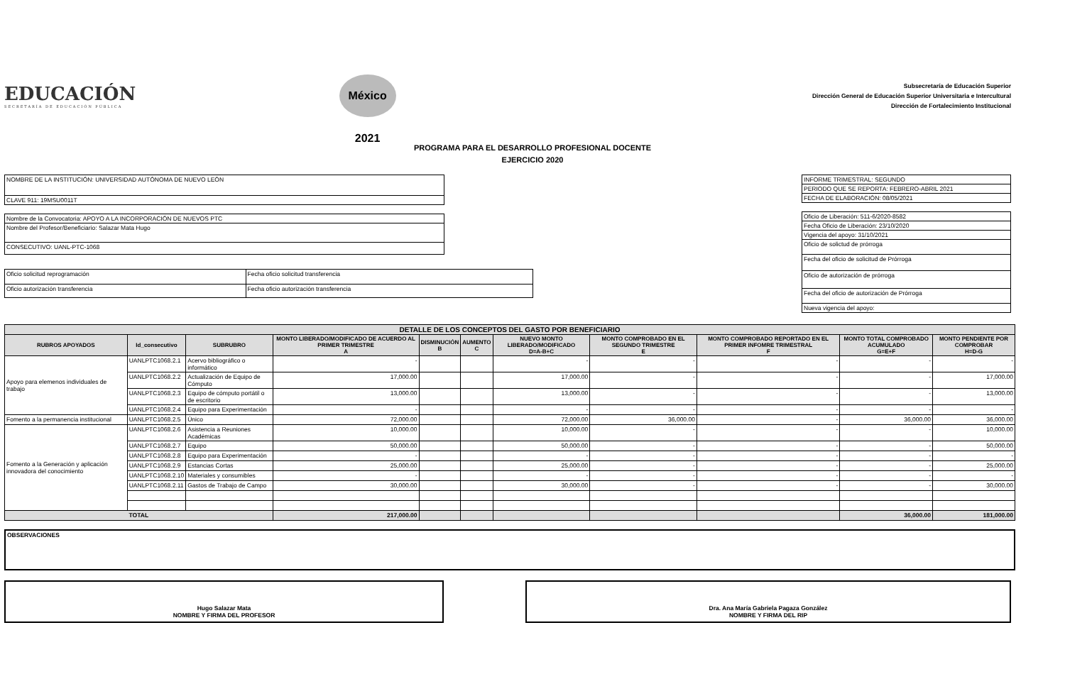EDUCACIÓN
SECRETARÍA DE EDUCACIÓN PÚBLICA
México 2021
Subsecretaría de Educación Superior
Dirección General de Educación Superior Universitaria e Intercultural
Dirección de Fortalecimiento Institucional
PROGRAMA PARA EL DESARROLLO PROFESIONAL DOCENTE
EJERCICIO 2020
| NOMBRE DE LA INSTITUCIÓN: UNIVERSIDAD AUTÓNOMA DE NUEVO LEÓN |
| CLAVE 911: 19MSU0011T |
| Nombre de la Convocatoria: APOYO A LA INCORPORACIÓN DE NUEVOS PTC |
| Nombre del Profesor/Beneficiario: Salazar Mata Hugo |
| CONSECUTIVO: UANL-PTC-1068 |
| Oficio solicitud reprogramación | Fecha oficio solicitud transferencia |
| Oficio autorización transferencia | Fecha oficio autorización transferencia |
| INFORME TRIMESTRAL: SEGUNDO |
| PERIODO QUE SE REPORTA: FEBRERO-ABRIL 2021 |
| FECHA DE ELABORACIÓN: 08/05/2021 |
| Oficio de Liberación: 511-6/2020-8582 |
| Fecha Oficio de Liberación: 23/10/2020 |
| Vigencia del apoyo: 31/10/2021 |
| Oficio de solictud de prórroga |
| Fecha del oficio de solicitud de Prórroga |
| Oficio de autorización de prórroga |
| Fecha del oficio de autorización de Prórroga |
| Nueva vigencia del apoyo: |
| DETALLE DE LOS CONCEPTOS DEL GASTO POR BENEFICIARIO | | | | | | | | | | |
| --- | --- | --- | --- | --- | --- | --- | --- | --- | --- | --- |
| RUBROS APOYADOS | Id_consecutivo | SUBRUBRO | MONTO LIBERADO/MODIFICADO DE ACUERDO AL PRIMER TRIMESTRE A | DISMINUCIÓN B | AUMENTO C | NUEVO MONTO LIBERADO/MODIFICADO D=A-B+C | MONTO COMPROBADO EN EL SEGUNDO TRIMESTRE E | MONTO COMPROBADO REPORTADO EN EL PRIMER INFOMRE TRIMESTRAL F | MONTO TOTAL COMPROBADO ACUMULADO G=E+F | MONTO PENDIENTE POR COMPROBAR H=D-G |
| Apoyo para elemenos individuales de trabajo | UANLPTC1068.2.1 | Acervo bibliográfico o informático | - | | | - | - | - | - | - |
| | UANLPTC1068.2.2 | Actualización de Equipo de Cómputo | 17,000.00 | | | 17,000.00 | - | - | - | 17,000.00 |
| | UANLPTC1068.2.3 | Equipo de cómputo portátil o de escritorio | 13,000.00 | | | 13,000.00 | - | - | - | 13,000.00 |
| | UANLPTC1068.2.4 | Equipo para Experimentación | - | | | - | - | - | - | - |
| Fomento a la permanencia institucional | UANLPTC1068.2.5 | Único | 72,000.00 | | | 72,000.00 | 36,000.00 | - | 36,000.00 | 36,000.00 |
| Fomento a la Generación y aplicación innovadora del conocimiento | UANLPTC1068.2.6 | Asistencia a Reuniones Académicas | 10,000.00 | | | 10,000.00 | - | - | - | 10,000.00 |
| | UANLPTC1068.2.7 | Equipo | 50,000.00 | | | 50,000.00 | - | - | - | 50,000.00 |
| | UANLPTC1068.2.8 | Equipo para Experimentación | - | | | - | - | - | - | - |
| | UANLPTC1068.2.9 | Estancias Cortas | 25,000.00 | | | 25,000.00 | - | - | - | 25,000.00 |
| | UANLPTC1068.2.10 | Materiales y consumibles | - | | | - | - | - | - | - |
| | UANLPTC1068.2.11 | Gastos de Trabajo de Campo | 30,000.00 | | | 30,000.00 | - | - | - | 30,000.00 |
| TOTAL | | | 217,000.00 | | | | | | 36,000.00 | 181,000.00 |
| OBSERVACIONES |
Hugo Salazar Mata
NOMBRE Y FIRMA DEL PROFESOR
Dra. Ana María Gabriela Pagaza González
NOMBRE Y FIRMA DEL RIP